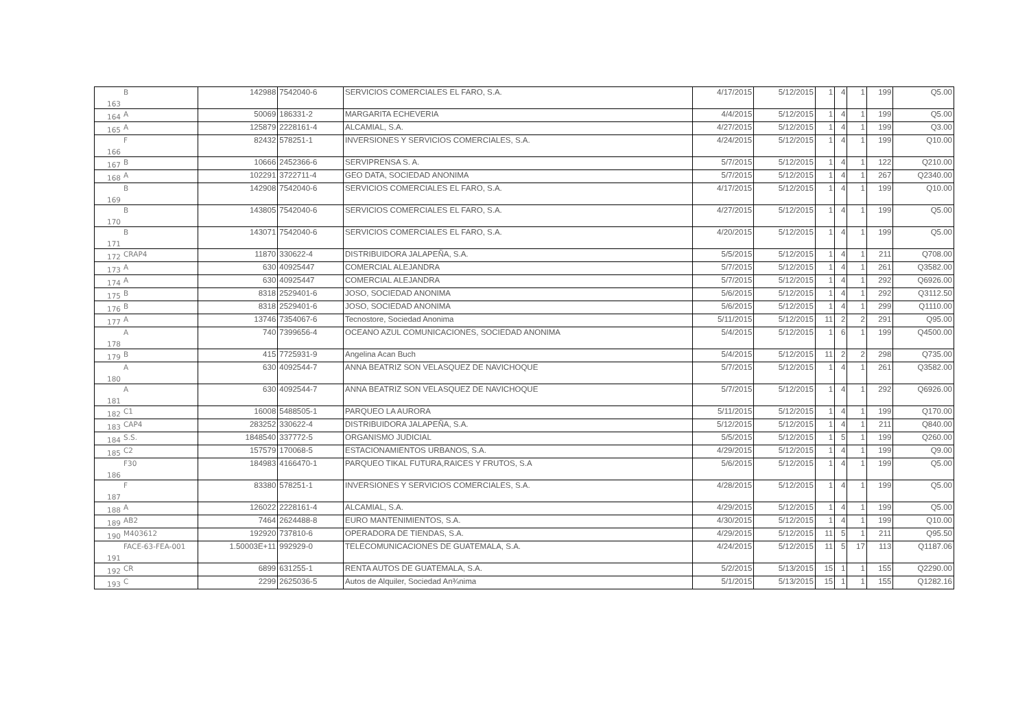| 163 | B | 142988 | 7542040-6 | SERVICIOS COMERCIALES EL FARO, S.A. | 4/17/2015 | 5/12/2015 | 1 | 4 | 1 | 199 | Q5.00 |
| 164 | A | 50069 | 186331-2 | MARGARITA ECHEVERIA | 4/4/2015 | 5/12/2015 | 1 | 4 | 1 | 199 | Q5.00 |
| 165 | A | 125879 | 2228161-4 | ALCAMIAL, S.A. | 4/27/2015 | 5/12/2015 | 1 | 4 | 1 | 199 | Q3.00 |
| 166 | F | 82432 | 578251-1 | INVERSIONES Y SERVICIOS COMERCIALES, S.A. | 4/24/2015 | 5/12/2015 | 1 | 4 | 1 | 199 | Q10.00 |
| 167 | B | 10666 | 2452366-6 | SERVIPRENSA S. A. | 5/7/2015 | 5/12/2015 | 1 | 4 | 1 | 122 | Q210.00 |
| 168 | A | 102291 | 3722711-4 | GEO DATA, SOCIEDAD ANONIMA | 5/7/2015 | 5/12/2015 | 1 | 4 | 1 | 267 | Q2340.00 |
| 169 | B | 142908 | 7542040-6 | SERVICIOS COMERCIALES EL FARO, S.A. | 4/17/2015 | 5/12/2015 | 1 | 4 | 1 | 199 | Q10.00 |
| 170 | B | 143805 | 7542040-6 | SERVICIOS COMERCIALES EL FARO, S.A. | 4/27/2015 | 5/12/2015 | 1 | 4 | 1 | 199 | Q5.00 |
| 171 | B | 143071 | 7542040-6 | SERVICIOS COMERCIALES EL FARO, S.A. | 4/20/2015 | 5/12/2015 | 1 | 4 | 1 | 199 | Q5.00 |
| 172 | CRAP4 | 11870 | 330622-4 | DISTRIBUIDORA JALAPEÑA, S.A. | 5/5/2015 | 5/12/2015 | 1 | 4 | 1 | 211 | Q708.00 |
| 173 | A | 630 | 40925447 | COMERCIAL ALEJANDRA | 5/7/2015 | 5/12/2015 | 1 | 4 | 1 | 261 | Q3582.00 |
| 174 | A | 630 | 40925447 | COMERCIAL ALEJANDRA | 5/7/2015 | 5/12/2015 | 1 | 4 | 1 | 292 | Q6926.00 |
| 175 | B | 8318 | 2529401-6 | JOSO, SOCIEDAD ANONIMA | 5/6/2015 | 5/12/2015 | 1 | 4 | 1 | 292 | Q3112.50 |
| 176 | B | 8318 | 2529401-6 | JOSO, SOCIEDAD ANONIMA | 5/6/2015 | 5/12/2015 | 1 | 4 | 1 | 299 | Q1110.00 |
| 177 | A | 13746 | 7354067-6 | Tecnostore, Sociedad Anonima | 5/11/2015 | 5/12/2015 | 11 | 2 | 2 | 291 | Q95.00 |
| 178 | A | 740 | 7399656-4 | OCEANO AZUL COMUNICACIONES, SOCIEDAD ANONIMA | 5/4/2015 | 5/12/2015 | 1 | 6 | 1 | 199 | Q4500.00 |
| 179 | B | 415 | 7725931-9 | Angelina Acan Buch | 5/4/2015 | 5/12/2015 | 11 | 2 | 2 | 298 | Q735.00 |
| 180 | A | 630 | 4092544-7 | ANNA BEATRIZ SON VELASQUEZ DE NAVICHOQUE | 5/7/2015 | 5/12/2015 | 1 | 4 | 1 | 261 | Q3582.00 |
| 181 | A | 630 | 4092544-7 | ANNA BEATRIZ SON VELASQUEZ DE NAVICHOQUE | 5/7/2015 | 5/12/2015 | 1 | 4 | 1 | 292 | Q6926.00 |
| 182 | C1 | 16008 | 5488505-1 | PARQUEO LA AURORA | 5/11/2015 | 5/12/2015 | 1 | 4 | 1 | 199 | Q170.00 |
| 183 | CAP4 | 283252 | 330622-4 | DISTRIBUIDORA JALAPEÑA, S.A. | 5/12/2015 | 5/12/2015 | 1 | 4 | 1 | 211 | Q840.00 |
| 184 | S.S. | 1848540 | 337772-5 | ORGANISMO JUDICIAL | 5/5/2015 | 5/12/2015 | 1 | 5 | 1 | 199 | Q260.00 |
| 185 | C2 | 157579 | 170068-5 | ESTACIONAMIENTOS URBANOS, S.A. | 4/29/2015 | 5/12/2015 | 1 | 4 | 1 | 199 | Q9.00 |
| 186 | F30 | 184983 | 4166470-1 | PARQUEO TIKAL FUTURA,RAICES Y FRUTOS, S.A | 5/6/2015 | 5/12/2015 | 1 | 4 | 1 | 199 | Q5.00 |
| 187 | F | 83380 | 578251-1 | INVERSIONES Y SERVICIOS COMERCIALES, S.A. | 4/28/2015 | 5/12/2015 | 1 | 4 | 1 | 199 | Q5.00 |
| 188 | A | 126022 | 2228161-4 | ALCAMIAL, S.A. | 4/29/2015 | 5/12/2015 | 1 | 4 | 1 | 199 | Q5.00 |
| 189 | AB2 | 7464 | 2624488-8 | EURO MANTENIMIENTOS, S.A. | 4/30/2015 | 5/12/2015 | 1 | 4 | 1 | 199 | Q10.00 |
| 190 | M403612 | 192920 | 737810-6 | OPERADORA DE TIENDAS, S.A. | 4/29/2015 | 5/12/2015 | 11 | 5 | 1 | 211 | Q95.50 |
| 191 | FACE-63-FEA-001 | 1.50003E+11 | 992929-0 | TELECOMUNICACIONES DE GUATEMALA, S.A. | 4/24/2015 | 5/12/2015 | 11 | 5 | 17 | 113 | Q1187.06 |
| 192 | CR | 6899 | 631255-1 | RENTA AUTOS DE GUATEMALA, S.A. | 5/2/2015 | 5/13/2015 | 15 | 1 | 1 | 155 | Q2290.00 |
| 193 | C | 2299 | 2625036-5 | Autos de Alquiler, Sociedad An¾nima | 5/1/2015 | 5/13/2015 | 15 | 1 | 1 | 155 | Q1282.16 |